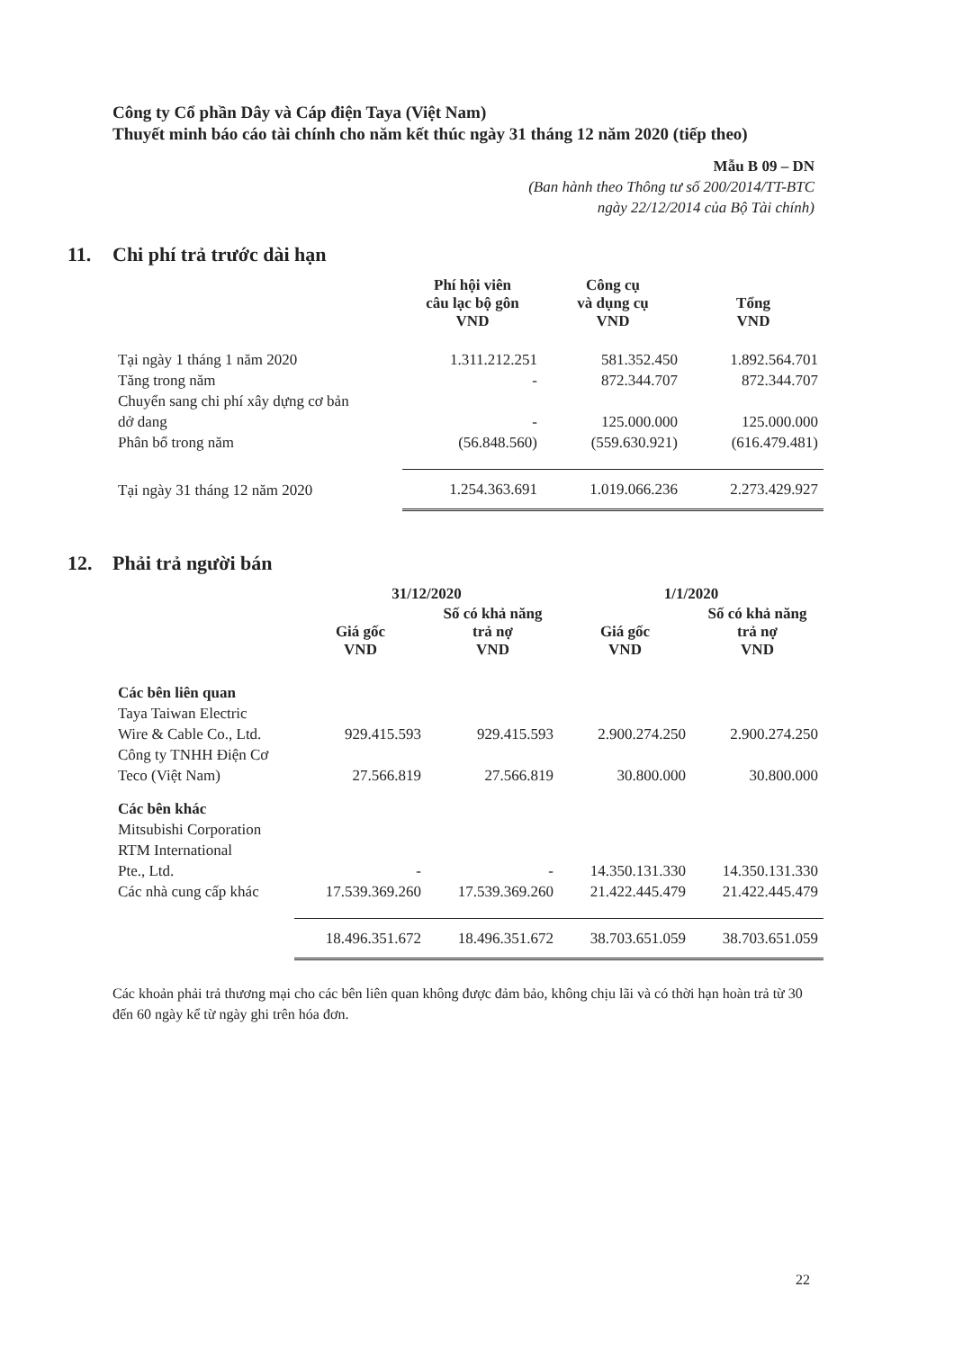Công ty Cổ phần Dây và Cáp điện Taya (Việt Nam)
Thuyết minh báo cáo tài chính cho năm kết thúc ngày 31 tháng 12 năm 2020 (tiếp theo)
Mẫu B 09 – DN
(Ban hành theo Thông tư số 200/2014/TT-BTC
ngày 22/12/2014 của Bộ Tài chính)
11. Chi phí trả trước dài hạn
| | Phí hội viên câu lạc bộ gôn VND | Công cụ và dụng cụ VND | Tổng VND |
| --- | --- | --- | --- |
| Tại ngày 1 tháng 1 năm 2020 | 1.311.212.251 | 581.352.450 | 1.892.564.701 |
| Tăng trong năm | - | 872.344.707 | 872.344.707 |
| Chuyển sang chi phí xây dựng cơ bản dở dang | - | 125.000.000 | 125.000.000 |
| Phân bổ trong năm | (56.848.560) | (559.630.921) | (616.479.481) |
| Tại ngày 31 tháng 12 năm 2020 | 1.254.363.691 | 1.019.066.236 | 2.273.429.927 |
12. Phải trả người bán
| | 31/12/2020 | | 1/1/2020 | |
| --- | --- | --- | --- | --- |
| | Giá gốc VND | Số có khả năng trả nợ VND | Giá gốc VND | Số có khả năng trả nợ VND |
| Các bên liên quan | | | | |
| Taya Taiwan Electric Wire & Cable Co., Ltd. | 929.415.593 | 929.415.593 | 2.900.274.250 | 2.900.274.250 |
| Công ty TNHH Điện Cơ Teco (Việt Nam) | 27.566.819 | 27.566.819 | 30.800.000 | 30.800.000 |
| Các bên khác | | | | |
| Mitsubishi Corporation RTM International Pte., Ltd. | - | - | 14.350.131.330 | 14.350.131.330 |
| Các nhà cung cấp khác | 17.539.369.260 | 17.539.369.260 | 21.422.445.479 | 21.422.445.479 |
| | 18.496.351.672 | 18.496.351.672 | 38.703.651.059 | 38.703.651.059 |
Các khoản phải trả thương mại cho các bên liên quan không được đảm bảo, không chịu lãi và có thời hạn hoàn trả từ 30 đến 60 ngày kể từ ngày ghi trên hóa đơn.
22